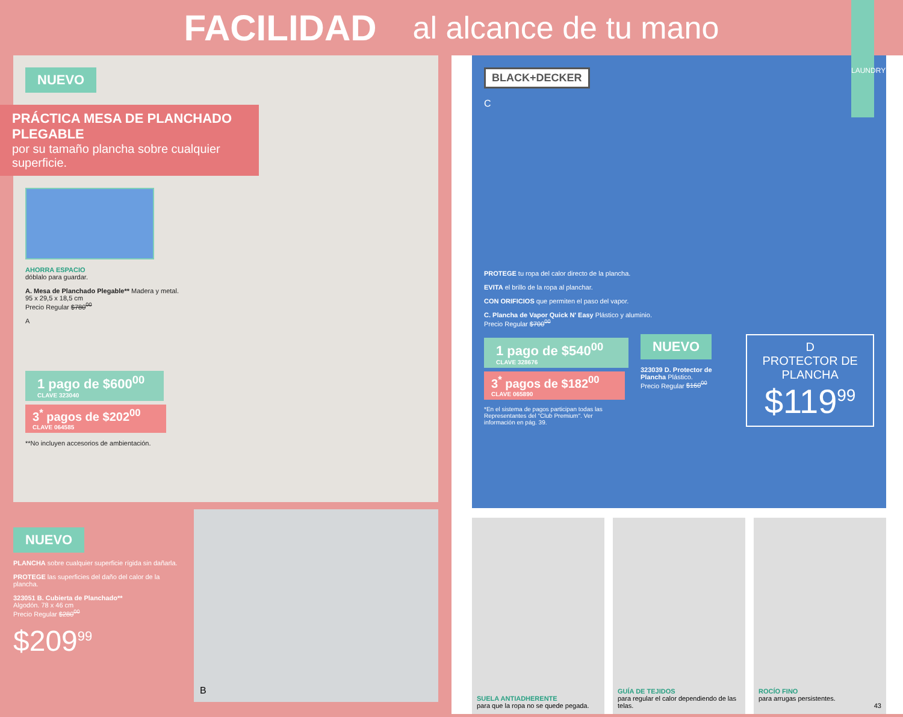FACILIDAD al alcance de tu mano
NUEVO
PRÁCTICA MESA DE PLANCHADO PLEGABLE
por su tamaño plancha sobre cualquier superficie.
AHORRA ESPACIO
dóblalo para guardar.
A. Mesa de Planchado Plegable** Madera y metal.
95 x 29,5 x 18,5 cm
Precio Regular $780<sup>00</sup>
A
1 pago de $600<sup>00</sup>
CLAVE 323040
3<sup>*</sup> pagos de $202<sup>00</sup>
CLAVE 064585
**No incluyen accesorios de ambientación.
NUEVO
PLANCHA sobre cualquier superficie rígida sin dañarla.
PROTEGE las superficies del daño del calor de la plancha.
323051 B. Cubierta de Planchado**
Algodón. 78 x 46 cm
Precio Regular $280<sup>00</sup>
$209<sup>99</sup>
B
BLACK+DECKER
C
PROTEGE tu ropa del calor directo de la plancha.
EVITA el brillo de la ropa al planchar.
CON ORIFICIOS que permiten el paso del vapor.
C. Plancha de Vapor Quick N' Easy Plástico y aluminio.
Precio Regular $700<sup>00</sup>
1 pago de $540<sup>00</sup>
CLAVE 328676
3<sup>*</sup> pagos de $182<sup>00</sup>
CLAVE 065890
*En el sistema de pagos participan todas las Representantes del "Club Premium". Ver información en pág. 39.
NUEVO
323039 D. Protector de Plancha Plástico.
Precio Regular $160<sup>00</sup>
D
PROTECTOR DE PLANCHA
$119<sup>99</sup>
SUELA ANTIADHERENTE
para que la ropa no se quede pegada.
GUÍA DE TEJIDOS
para regular el calor dependiendo de las telas.
ROCÍO FINO
para arrugas persistentes.
43
LAUNDRY